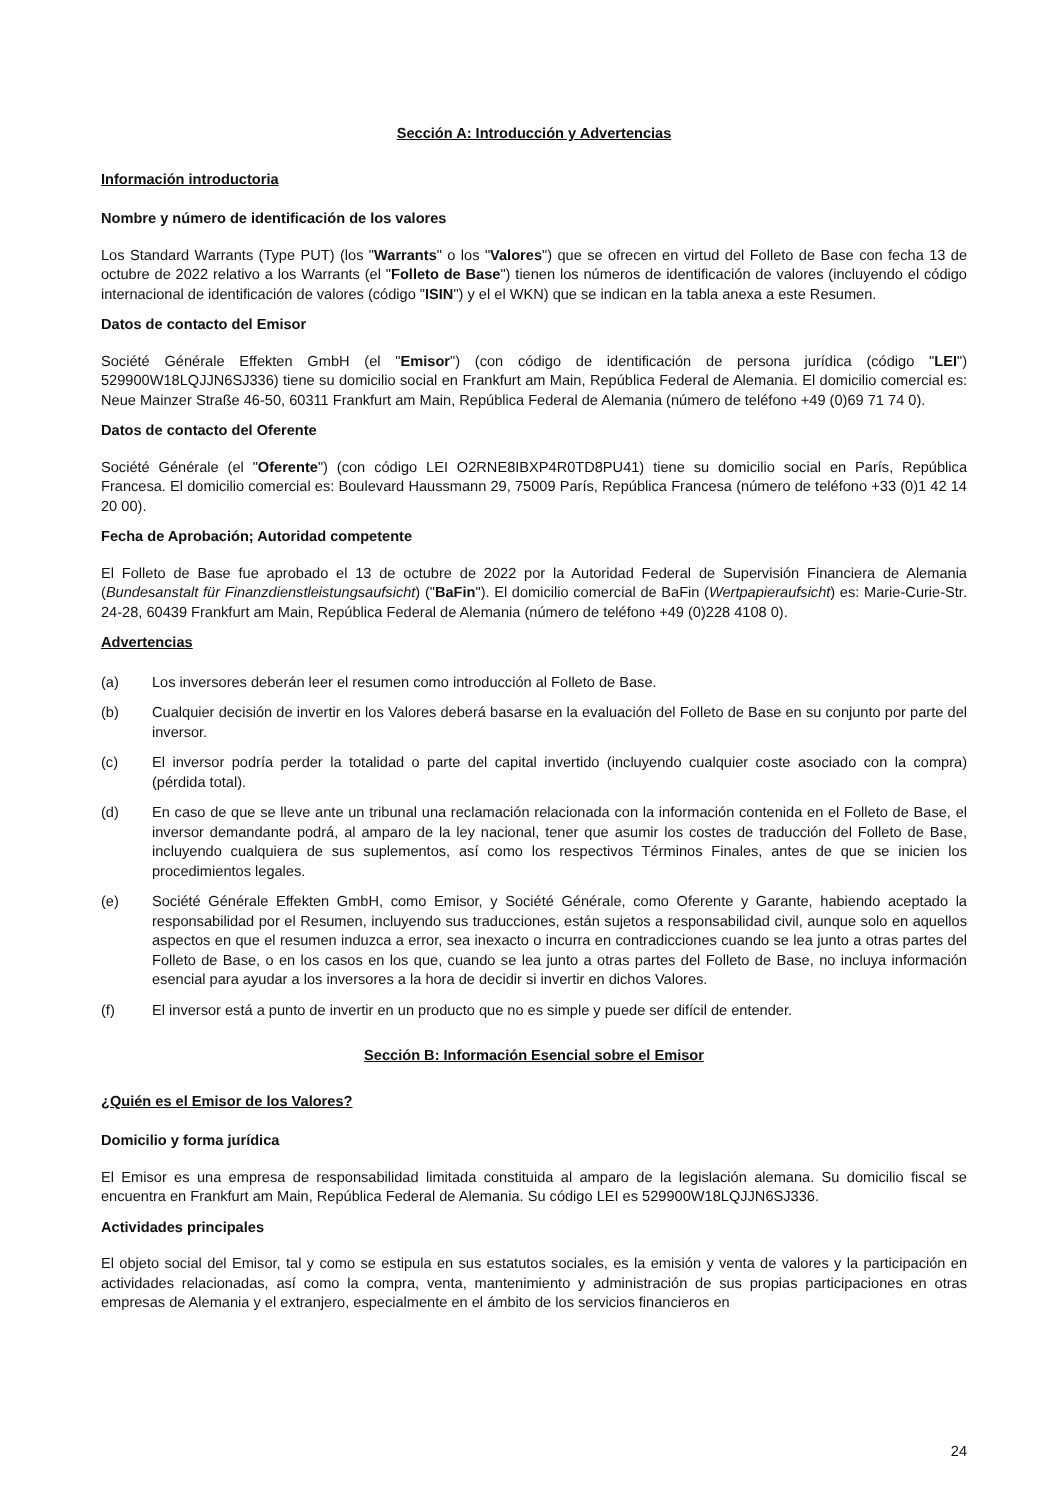Sección A: Introducción y Advertencias
Información introductoria
Nombre y número de identificación de los valores
Los Standard Warrants (Type PUT) (los "Warrants" o los "Valores") que se ofrecen en virtud del Folleto de Base con fecha 13 de octubre de 2022 relativo a los Warrants (el "Folleto de Base") tienen los números de identificación de valores (incluyendo el código internacional de identificación de valores (código "ISIN") y el el WKN) que se indican en la tabla anexa a este Resumen.
Datos de contacto del Emisor
Société Générale Effekten GmbH (el "Emisor") (con código de identificación de persona jurídica (código "LEI") 529900W18LQJJN6SJ336) tiene su domicilio social en Frankfurt am Main, República Federal de Alemania. El domicilio comercial es: Neue Mainzer Straße 46-50, 60311 Frankfurt am Main, República Federal de Alemania (número de teléfono +49 (0)69 71 74 0).
Datos de contacto del Oferente
Société Générale (el "Oferente") (con código LEI O2RNE8IBXP4R0TD8PU41) tiene su domicilio social en París, República Francesa. El domicilio comercial es: Boulevard Haussmann 29, 75009 París, República Francesa (número de teléfono +33 (0)1 42 14 20 00).
Fecha de Aprobación; Autoridad competente
El Folleto de Base fue aprobado el 13 de octubre de 2022 por la Autoridad Federal de Supervisión Financiera de Alemania (Bundesanstalt für Finanzdienstleistungsaufsicht) ("BaFin"). El domicilio comercial de BaFin (Wertpapieraufsicht) es: Marie-Curie-Str. 24-28, 60439 Frankfurt am Main, República Federal de Alemania (número de teléfono +49 (0)228 4108 0).
Advertencias
(a) Los inversores deberán leer el resumen como introducción al Folleto de Base.
(b) Cualquier decisión de invertir en los Valores deberá basarse en la evaluación del Folleto de Base en su conjunto por parte del inversor.
(c) El inversor podría perder la totalidad o parte del capital invertido (incluyendo cualquier coste asociado con la compra) (pérdida total).
(d) En caso de que se lleve ante un tribunal una reclamación relacionada con la información contenida en el Folleto de Base, el inversor demandante podrá, al amparo de la ley nacional, tener que asumir los costes de traducción del Folleto de Base, incluyendo cualquiera de sus suplementos, así como los respectivos Términos Finales, antes de que se inicien los procedimientos legales.
(e) Société Générale Effekten GmbH, como Emisor, y Société Générale, como Oferente y Garante, habiendo aceptado la responsabilidad por el Resumen, incluyendo sus traducciones, están sujetos a responsabilidad civil, aunque solo en aquellos aspectos en que el resumen induzca a error, sea inexacto o incurra en contradicciones cuando se lea junto a otras partes del Folleto de Base, o en los casos en los que, cuando se lea junto a otras partes del Folleto de Base, no incluya información esencial para ayudar a los inversores a la hora de decidir si invertir en dichos Valores.
(f) El inversor está a punto de invertir en un producto que no es simple y puede ser difícil de entender.
Sección B: Información Esencial sobre el Emisor
¿Quién es el Emisor de los Valores?
Domicilio y forma jurídica
El Emisor es una empresa de responsabilidad limitada constituida al amparo de la legislación alemana. Su domicilio fiscal se encuentra en Frankfurt am Main, República Federal de Alemania. Su código LEI es 529900W18LQJJN6SJ336.
Actividades principales
El objeto social del Emisor, tal y como se estipula en sus estatutos sociales, es la emisión y venta de valores y la participación en actividades relacionadas, así como la compra, venta, mantenimiento y administración de sus propias participaciones en otras empresas de Alemania y el extranjero, especialmente en el ámbito de los servicios financieros en
24